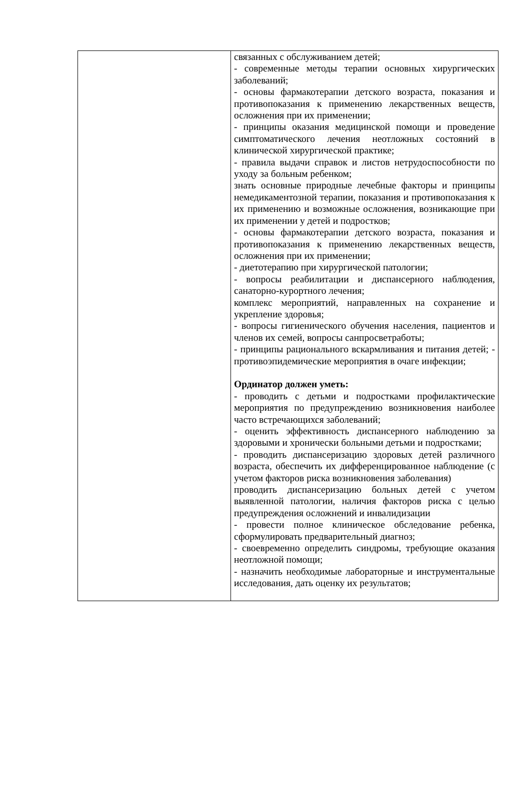| | связанных с обслуживанием детей; - современные методы терапии основных хирургических заболеваний; - основы фармакотерапии детского возраста, показания и противопоказания к применению лекарственных веществ, осложнения при их применении; - принципы оказания медицинской помощи и проведение симптоматического лечения неотложных состояний в клинической хирургической практике; - правила выдачи справок и листов нетрудоспособности по уходу за больным ребенком; знать основные природные лечебные факторы и принципы немедикаментозной терапии, показания и противопоказания к их применению и возможные осложнения, возникающие при их применении у детей и подростков; - основы фармакотерапии детского возраста, показания и противопоказания к применению лекарственных веществ, осложнения при их применении; - диетотерапию при хирургической патологии; - вопросы реабилитации и диспансерного наблюдения, санаторно-курортного лечения; комплекс мероприятий, направленных на сохранение и укрепление здоровья; - вопросы гигиенического обучения населения, пациентов и членов их семей, вопросы санпросветработы; - принципы рационального вскармливания и питания детей; - противоэпидемические мероприятия в очаге инфекции; Ординатор должен уметь: - проводить с детьми и подростками профилактические мероприятия по предупреждению возникновения наиболее часто встречающихся заболеваний; - оценить эффективность диспансерного наблюдению за здоровыми и хронически больными детьми и подростками; - проводить диспансеризацию здоровых детей различного возраста, обеспечить их дифференцированное наблюдение (с учетом факторов риска возникновения заболевания) проводить диспансеризацию больных детей с учетом выявленной патологии, наличия факторов риска с целью предупреждения осложнений и инвалидизации - провести полное клиническое обследование ребенка, сформулировать предварительный диагноз; - своевременно определить синдромы, требующие оказания неотложной помощи; - назначить необходимые лабораторные и инструментальные исследования, дать оценку их результатов; |